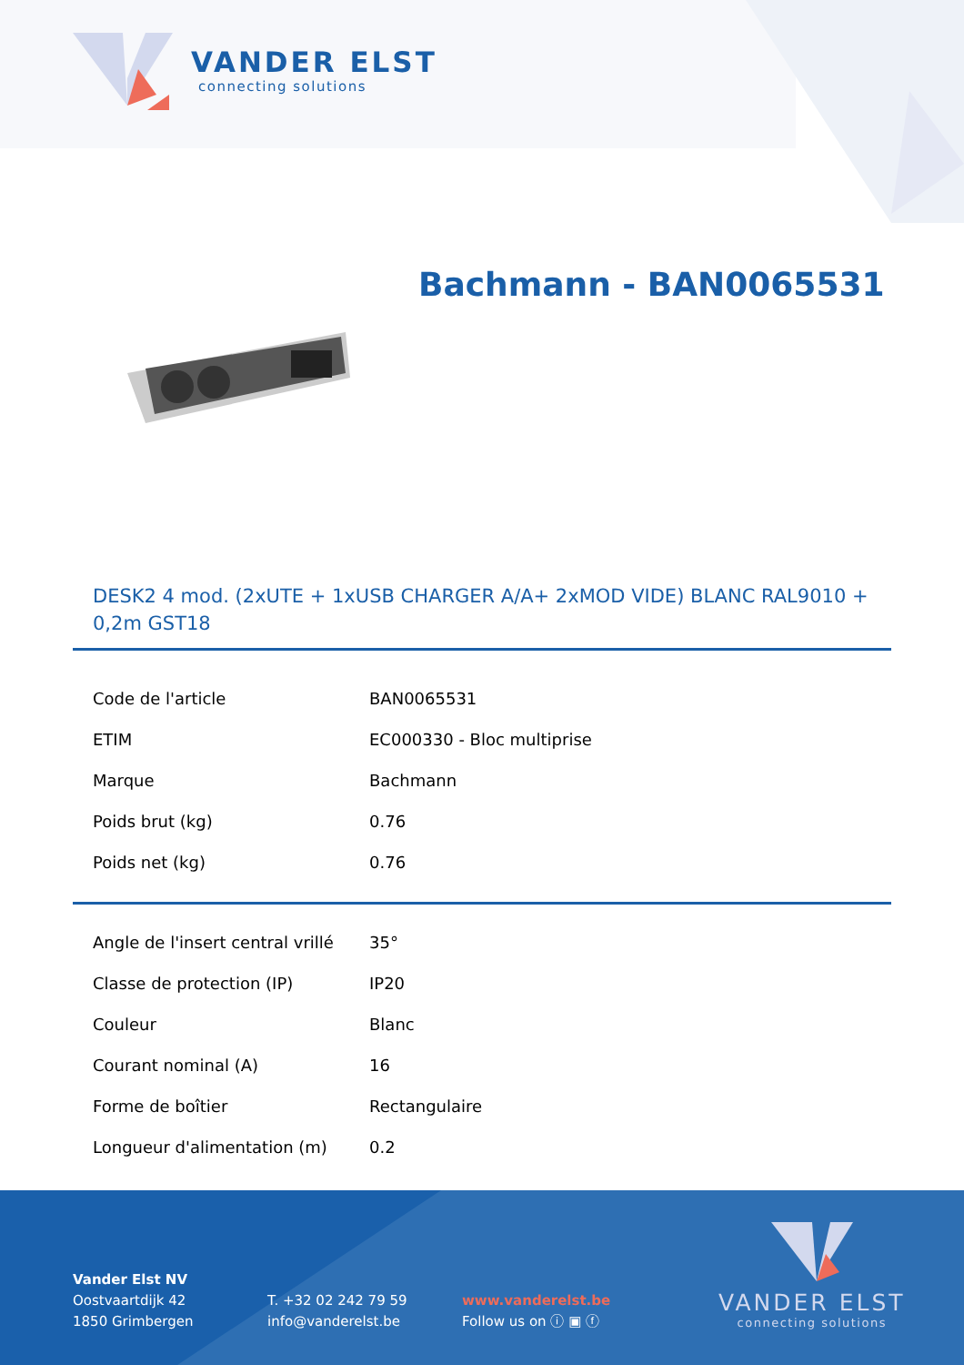VANDER ELST
connecting solutions
Bachmann - BAN0065531
DESK2 4 mod. (2xUTE + 1xUSB CHARGER A/A+ 2xMOD VIDE) BLANC RAL9010 + 0,2m GST18
| Code de l'article | BAN0065531 |
| ETIM | EC000330 - Bloc multiprise |
| Marque | Bachmann |
| Poids brut (kg) | 0.76 |
| Poids net (kg) | 0.76 |
| Angle de l'insert central vrillé | 35° |
| Classe de protection (IP) | IP20 |
| Couleur | Blanc |
| Courant nominal (A) | 16 |
| Forme de boîtier | Rectangulaire |
| Longueur d'alimentation (m) | 0.2 |
Vander Elst NV
Oostvaartdijk 42
1850 Grimbergen
T. +32 02 242 79 59
info@vanderelst.be
www.vanderelst.be
Follow us on ⓘ ▣ ⓕ
VANDER ELST
connecting solutions